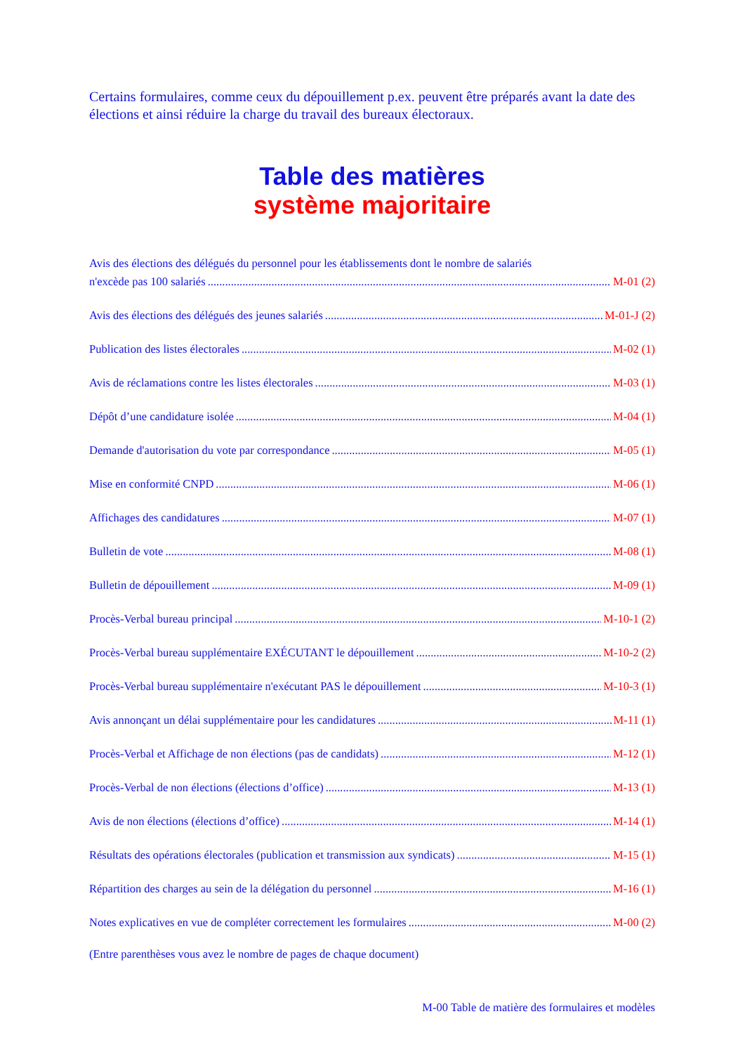Certains formulaires, comme ceux du dépouillement p.ex. peuvent être préparés avant la date des élections et ainsi réduire la charge du travail des bureaux électoraux.
Table des matières
système majoritaire
Avis des élections des délégués du personnel pour les établissements dont le nombre de salariés
n'excède pas 100 salariés M-01 (2)
Avis des élections des délégués des jeunes salariés M-01-J (2)
Publication des listes électorales M-02 (1)
Avis de réclamations contre les listes électorales M-03 (1)
Dépôt d’une candidature isolée M-04 (1)
Demande d'autorisation du vote par correspondance M-05 (1)
Mise en conformité CNPD M-06 (1)
Affichages des candidatures M-07 (1)
Bulletin de vote M-08 (1)
Bulletin de dépouillement M-09 (1)
Procès-Verbal bureau principal M-10-1 (2)
Procès-Verbal bureau supplémentaire EXÉCUTANT le dépouillement M-10-2 (2)
Procès-Verbal bureau supplémentaire n'exécutant PAS le dépouillement M-10-3 (1)
Avis annonçant un délai supplémentaire pour les candidatures M-11 (1)
Procès-Verbal et Affichage de non élections (pas de candidats) M-12 (1)
Procès-Verbal de non élections (élections d’office) M-13 (1)
Avis de non élections (élections d’office) M-14 (1)
Résultats des opérations électorales (publication et transmission aux syndicats) M-15 (1)
Répartition des charges au sein de la délégation du personnel M-16 (1)
Notes explicatives en vue de compléter correctement les formulaires M-00 (2)
(Entre parenthèses vous avez le nombre de pages de chaque document)
M-00 Table de matière des formulaires et modèles